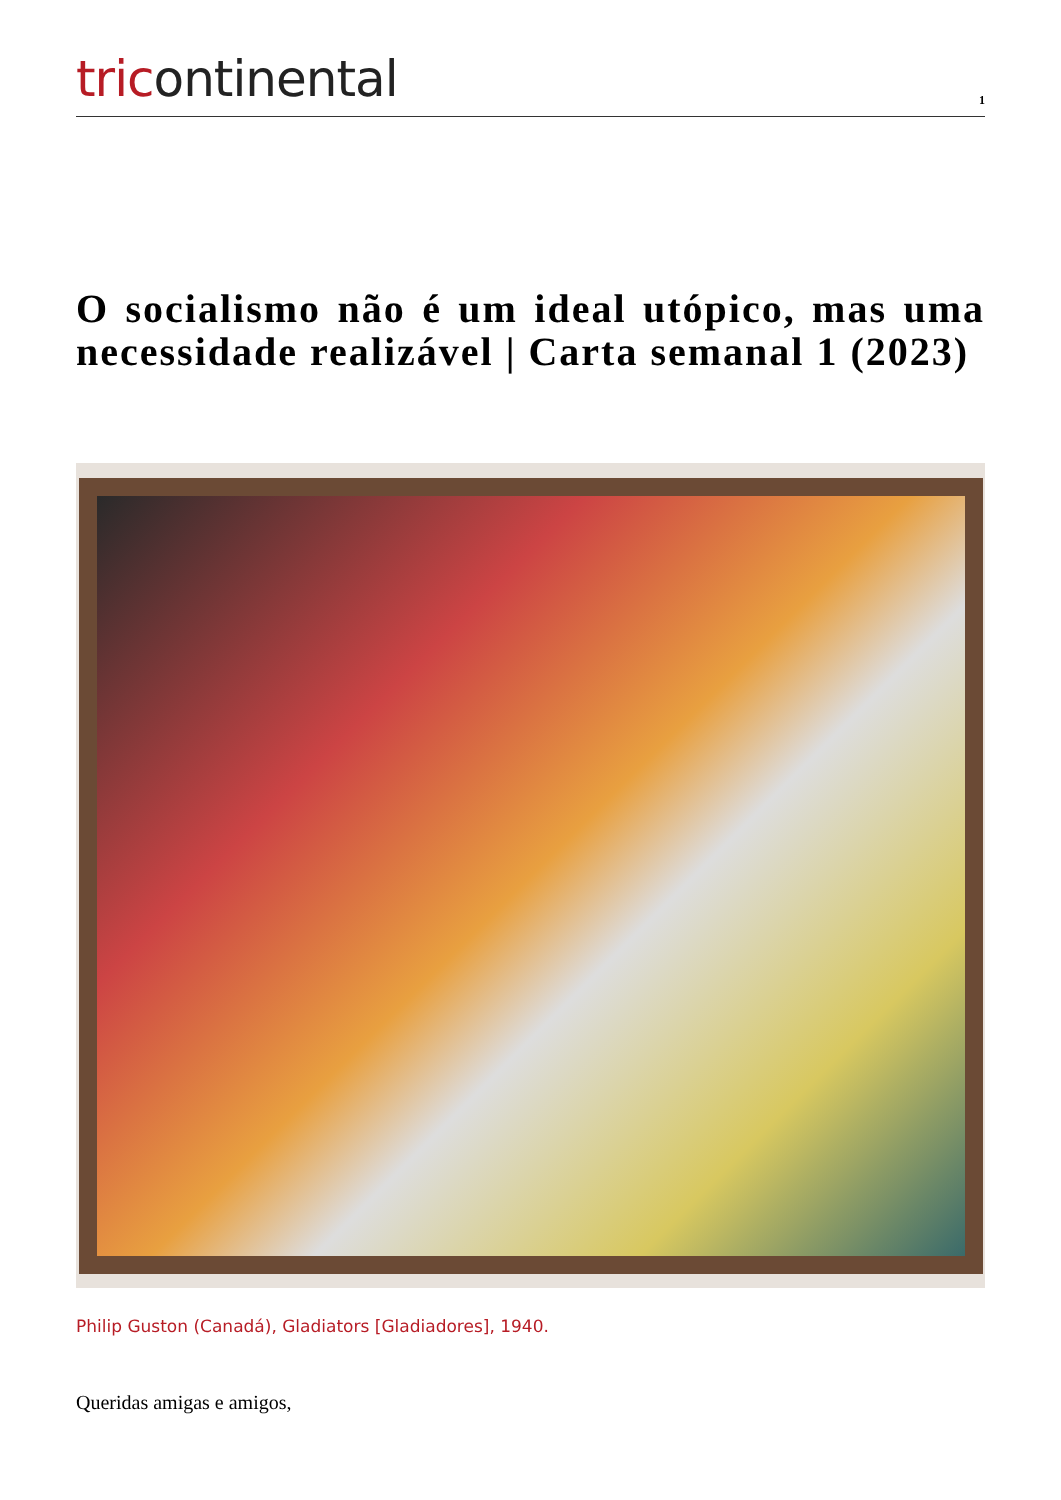tricontinental
1
O socialismo não é um ideal utópico, mas uma necessidade realizável | Carta semanal 1 (2023)
Philip Guston (Canadá), Gladiators [Gladiadores], 1940.
Queridas amigas e amigos,